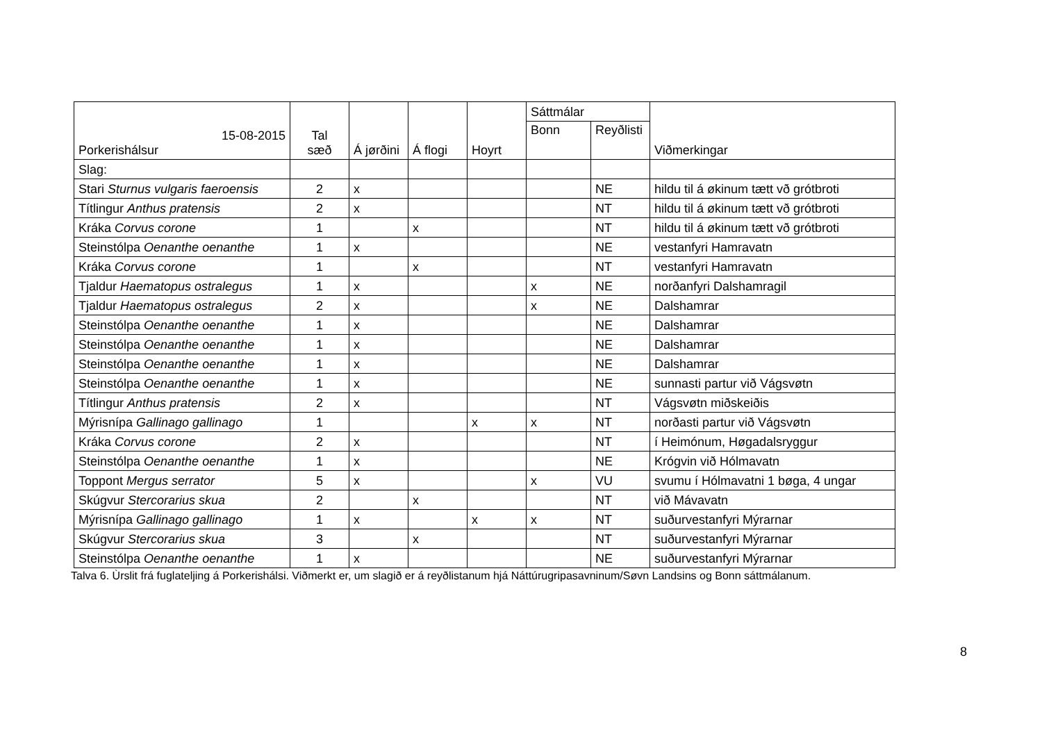| 15-08-2015 Porkerishálsur | Tal sæð | Á jørðini | Á flogi | Hoyrt | Sáttmálar | | Viðmerkingar |
| --- | --- | --- | --- | --- | --- | --- | --- |
| | | | | | Bonn | Reyðlisti | |
| Slag: | | | | | | | |
| Stari Sturnus vulgaris faeroensis | 2 | x | | | | NE | hildu til á økinum tætt vð grótbroti |
| Títlingur Anthus pratensis | 2 | x | | | | NT | hildu til á økinum tætt vð grótbroti |
| Kráka Corvus corone | 1 | | x | | | NT | hildu til á økinum tætt vð grótbroti |
| Steinstólpa Oenanthe oenanthe | 1 | x | | | | NE | vestanfyri Hamravatn |
| Kráka Corvus corone | 1 | | x | | | NT | vestanfyri Hamravatn |
| Tjaldur Haematopus ostralegus | 1 | x | | | x | NE | norðanfyri Dalshamragil |
| Tjaldur Haematopus ostralegus | 2 | x | | | x | NE | Dalshamrar |
| Steinstólpa Oenanthe oenanthe | 1 | x | | | | NE | Dalshamrar |
| Steinstólpa Oenanthe oenanthe | 1 | x | | | | NE | Dalshamrar |
| Steinstólpa Oenanthe oenanthe | 1 | x | | | | NE | Dalshamrar |
| Steinstólpa Oenanthe oenanthe | 1 | x | | | | NE | sunnasti partur við Vágsvøtn |
| Títlingur Anthus pratensis | 2 | x | | | | NT | Vágsvøtn miðskeiðis |
| Mýrisnípa Gallinago gallinago | 1 | | | x | x | NT | norðasti partur við Vágsvøtn |
| Kráka Corvus corone | 2 | x | | | | NT | í Heimónum, Høgadalsryggur |
| Steinstólpa Oenanthe oenanthe | 1 | x | | | | NE | Krógvin við Hólmavatn |
| Toppont Mergus serrator | 5 | x | | | x | VU | svumu í Hólmavatni 1 bøga, 4 ungar |
| Skúgvur Stercorarius skua | 2 | | x | | | NT | við Mávavatn |
| Mýrisnípa Gallinago gallinago | 1 | x | | x | x | NT | suðurvestanfyri Mýrarnar |
| Skúgvur Stercorarius skua | 3 | | x | | | NT | suðurvestanfyri Mýrarnar |
| Steinstólpa Oenanthe oenanthe | 1 | x | | | | NE | suðurvestanfyri Mýrarnar |
Talva 6. Ùrslit frá fuglateljing á Porkerishálsi. Viðmerkt er, um slagið er á reyðlistanum hjá Náttúrugripasavninum/Søvn Landsins og Bonn sáttmálanum.
8